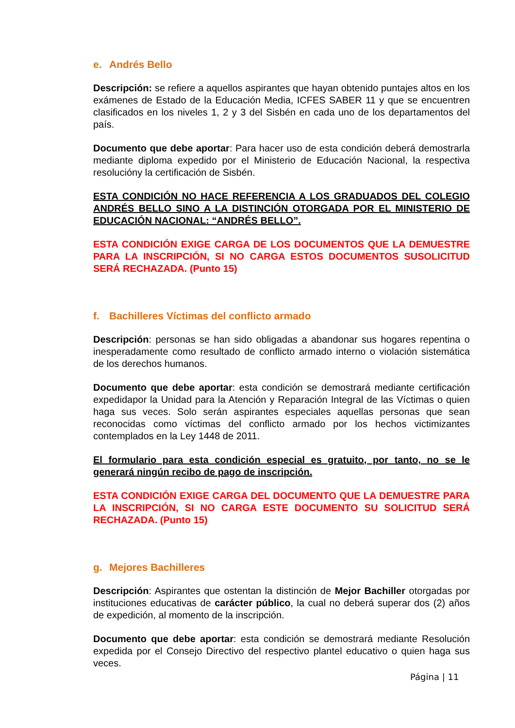e. Andrés Bello
Descripción: se refiere a aquellos aspirantes que hayan obtenido puntajes altos en los exámenes de Estado de la Educación Media, ICFES SABER 11 y que se encuentren clasificados en los niveles 1, 2 y 3 del Sisbén en cada uno de los departamentos del país.
Documento que debe aportar: Para hacer uso de esta condición deberá demostrarla mediante diploma expedido por el Ministerio de Educación Nacional, la respectiva resolucióny la certificación de Sisbén.
ESTA CONDICIÓN NO HACE REFERENCIA A LOS GRADUADOS DEL COLEGIO ANDRÉS BELLO SINO A LA DISTINCIÓN OTORGADA POR EL MINISTERIO DE EDUCACIÓN NACIONAL: “ANDRÉS BELLO”.
ESTA CONDICIÓN EXIGE CARGA DE LOS DOCUMENTOS QUE LA DEMUESTRE PARA LA INSCRIPCIÓN, SI NO CARGA ESTOS DOCUMENTOS SUSOLICITUD SERÁ RECHAZADA. (Punto 15)
f. Bachilleres Víctimas del conflicto armado
Descripción: personas se han sido obligadas a abandonar sus hogares repentina o inesperadamente como resultado de conflicto armado interno o violación sistemática de los derechos humanos.
Documento que debe aportar: esta condición se demostrará mediante certificación expedidapor la Unidad para la Atención y Reparación Integral de las Víctimas o quien haga sus veces. Solo serán aspirantes especiales aquellas personas que sean reconocidas como víctimas del conflicto armado por los hechos victimizantes contemplados en la Ley 1448 de 2011.
El formulario para esta condición especial es gratuito, por tanto, no se le generará ningún recibo de pago de inscripción.
ESTA CONDICIÓN EXIGE CARGA DEL DOCUMENTO QUE LA DEMUESTRE PARA LA INSCRIPCIÓN, SI NO CARGA ESTE DOCUMENTO SU SOLICITUD SERÁ RECHAZADA. (Punto 15)
g. Mejores Bachilleres
Descripción: Aspirantes que ostentan la distinción de Mejor Bachiller otorgadas por instituciones educativas de carácter público, la cual no deberá superar dos (2) años de expedición, al momento de la inscripción.
Documento que debe aportar: esta condición se demostrará mediante Resolución expedida por el Consejo Directivo del respectivo plantel educativo o quien haga sus veces.
Página | 11